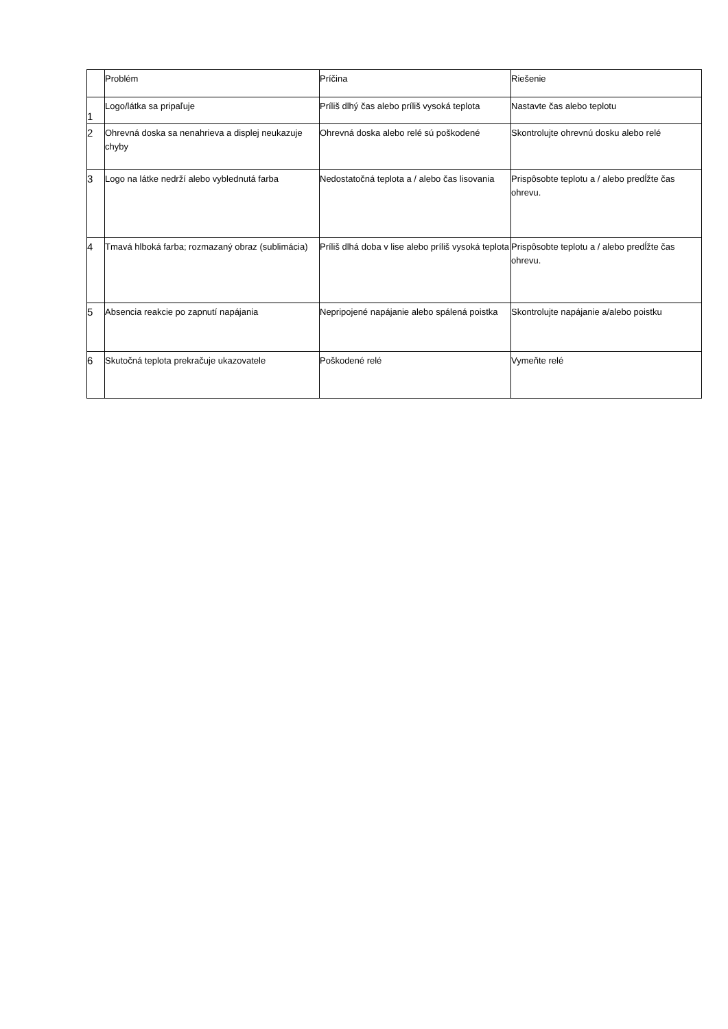| | Problém | Príčina | Riešenie |
| --- | --- | --- | --- |
| 1 | Logo/látka sa pripaľuje | Príliš dlhý čas alebo príliš vysoká teplota | Nastavte čas alebo teplotu |
| 2 | Ohrevná doska sa nenahrieva a displej neukazuje chyby | Ohrevná doska alebo relé sú poškodené | Skontrolujte ohrevnú dosku alebo relé |
| 3 | Logo na látke nedrží alebo vyblednutá farba | Nedostatočná teplota a / alebo čas lisovania | Prispôsobte teplotu a / alebo predĺžte čas ohrevu. |
| 4 | Tmavá hlboká farba; rozmazaný obraz (sublimácia) | Príliš dlhá doba v lise alebo príliš vysoká teplota | Prispôsobte teplotu a / alebo predĺžte čas ohrevu. |
| 5 | Absencia reakcie po zapnutí napájania | Nepripojené napájanie alebo spálená poistka | Skontrolujte napájanie a/alebo poistku |
| 6 | Skutočná teplota prekračuje ukazovatele | Poškodené relé | Vymeňte relé |